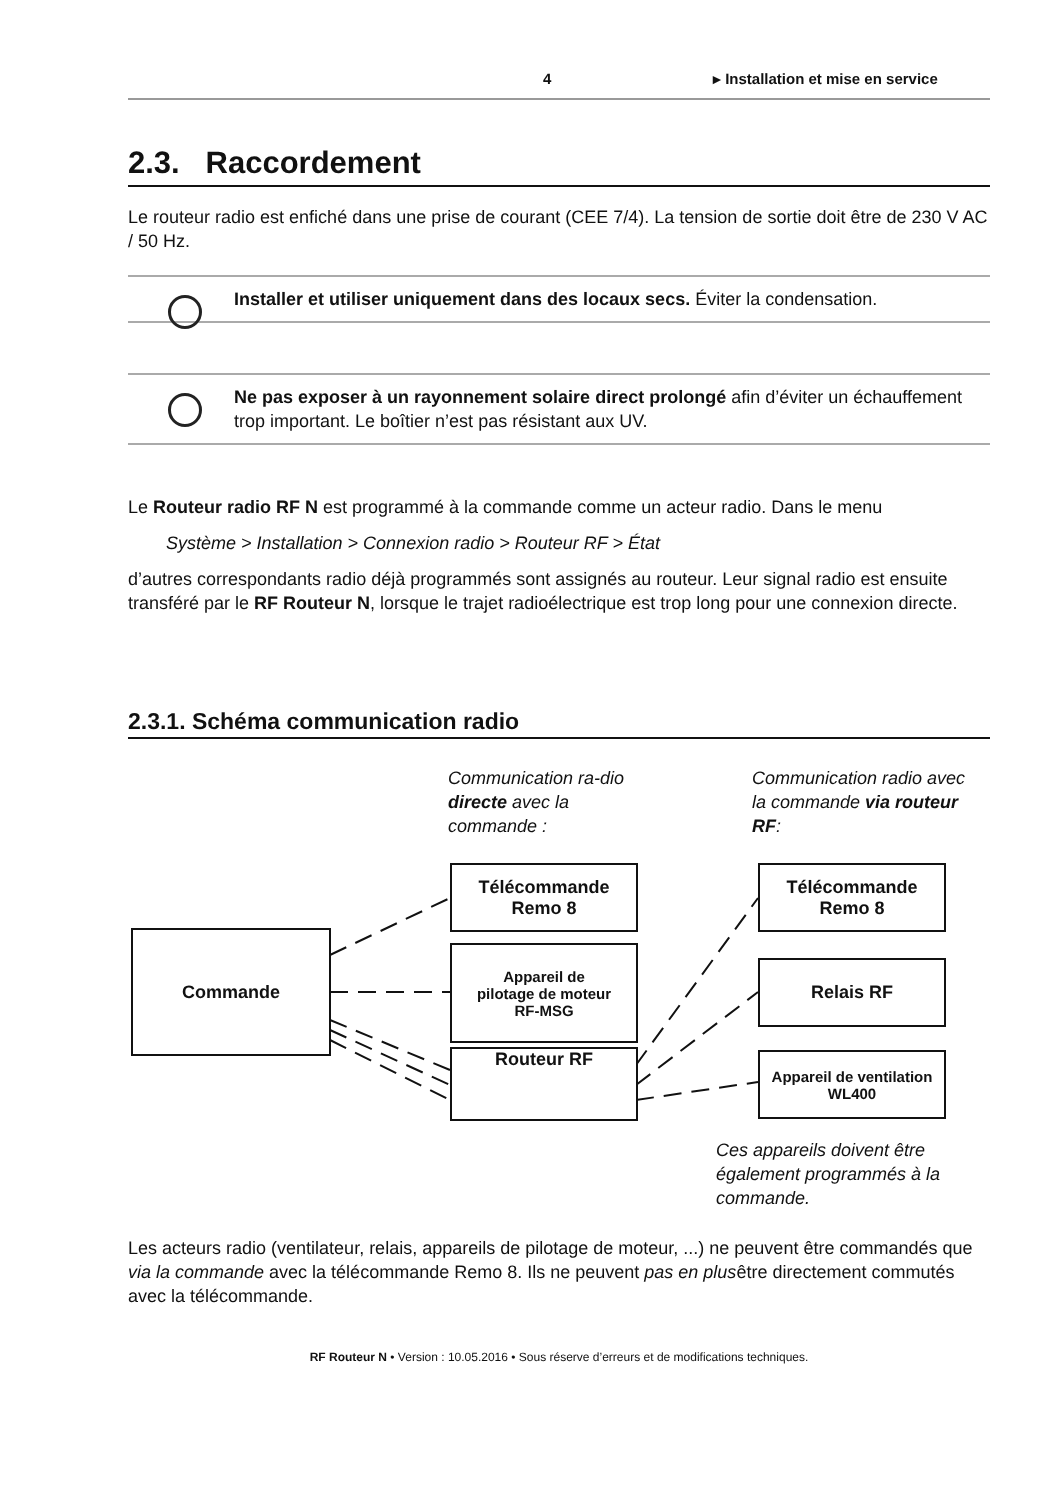4 ▸ Installation et mise en service
2.3. Raccordement
Le routeur radio est enfiché dans une prise de courant (CEE 7/4). La tension de sortie doit être de 230 V AC / 50 Hz.
Installer et utiliser uniquement dans des locaux secs. Éviter la condensation.
Ne pas exposer à un rayonnement solaire direct prolongé afin d’éviter un échauffement trop important. Le boîtier n’est pas résistant aux UV.
Le Routeur radio RF N est programmé à la commande comme un acteur radio. Dans le menu
Système > Installation > Connexion radio > Routeur RF > État
d’autres correspondants radio déjà programmés sont assignés au routeur. Leur signal radio est ensuite transféré par le RF Routeur N, lorsque le trajet radioélectrique est trop long pour une connexion directe.
2.3.1. Schéma communication radio
Communication ra-dio directe avec la commande :
Communication radio avec la commande via routeur RF:
Commande
Télécommande
Remo 8
Appareil de
pilotage de moteur
RF-MSG
Routeur RF
Télécommande
Remo 8
Relais RF
Appareil de ventilation
WL400
Ces appareils doivent être également programmés à la commande.
Les acteurs radio (ventilateur, relais, appareils de pilotage de moteur, ...) ne peuvent être commandés que via la commande avec la télécommande Remo 8. Ils ne peuvent pas en plusêtre directement commutés avec la télécommande.
RF Routeur N • Version : 10.05.2016 • Sous réserve d’erreurs et de modifications techniques.